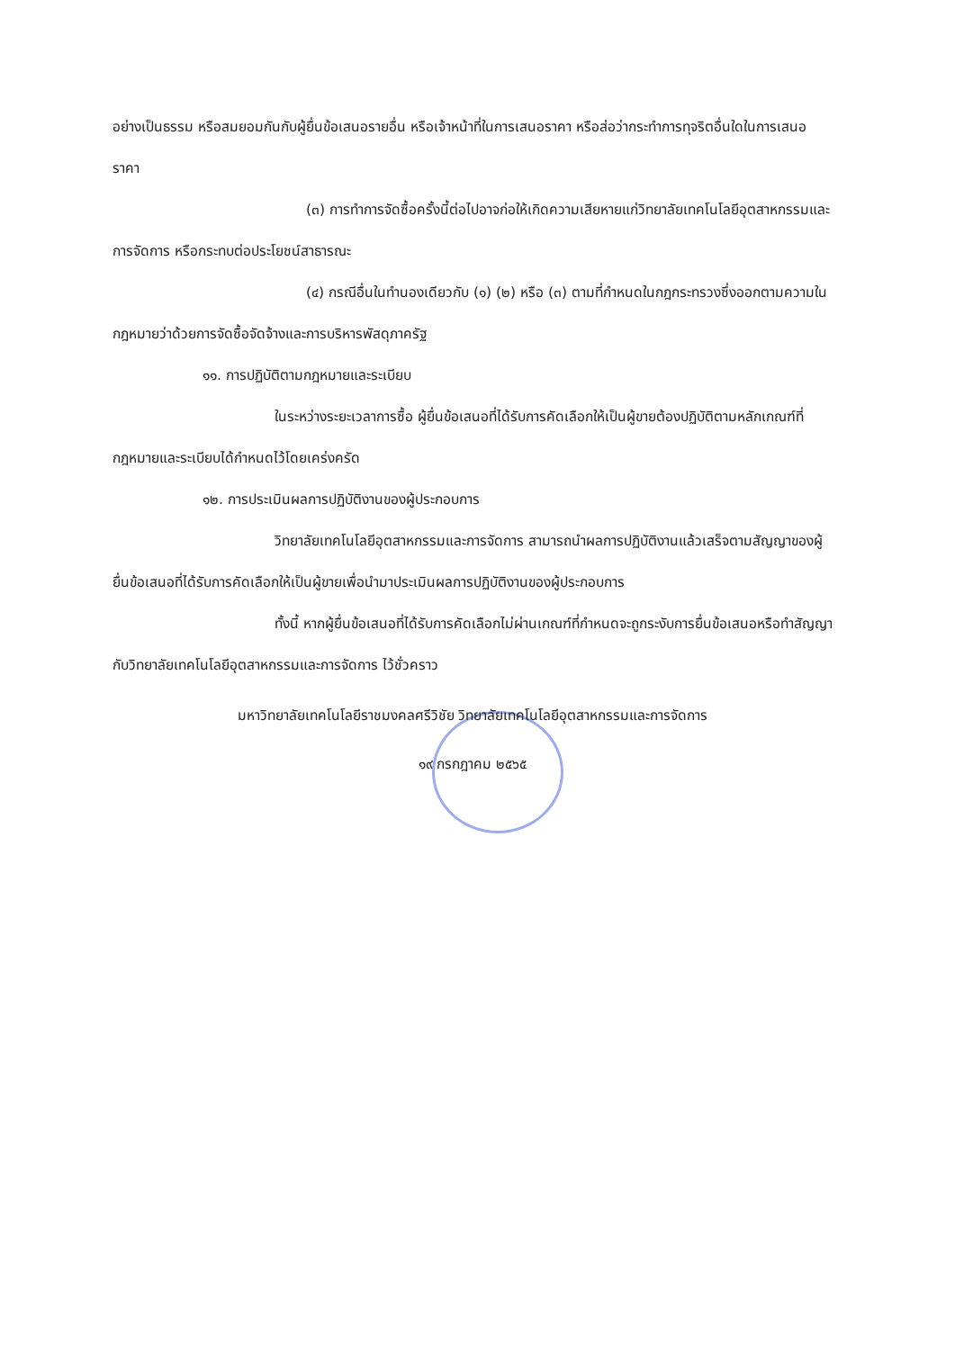อย่างเป็นธรรม หรือสมยอมกันกับผู้ยื่นข้อเสนอรายอื่น หรือเจ้าหน้าที่ในการเสนอราคา หรือส่อว่ากระทำการทุจริตอื่นใดในการเสนอราคา
(๓) การทำการจัดซื้อครั้งนี้ต่อไปอาจก่อให้เกิดความเสียหายแก่วิทยาลัยเทคโนโลยีอุตสาหกรรมและการจัดการ หรือกระทบต่อประโยชน์สาธารณะ
(๔) กรณีอื่นในทำนองเดียวกับ (๑) (๒) หรือ (๓) ตามที่กำหนดในกฎกระทรวงซึ่งออกตามความในกฎหมายว่าด้วยการจัดซื้อจัดจ้างและการบริหารพัสดุภาครัฐ
๑๑. การปฏิบัติตามกฎหมายและระเบียบ
ในระหว่างระยะเวลาการซื้อ ผู้ยื่นข้อเสนอที่ได้รับการคัดเลือกให้เป็นผู้ขายต้องปฏิบัติตามหลักเกณฑ์ที่กฎหมายและระเบียบได้กำหนดไว้โดยเคร่งครัด
๑๒. การประเมินผลการปฏิบัติงานของผู้ประกอบการ
วิทยาลัยเทคโนโลยีอุตสาหกรรมและการจัดการ สามารถนำผลการปฏิบัติงานแล้วเสร็จตามสัญญาของผู้ยื่นข้อเสนอที่ได้รับการคัดเลือกให้เป็นผู้ขายเพื่อนำมาประเมินผลการปฏิบัติงานของผู้ประกอบการ
ทั้งนี้ หากผู้ยื่นข้อเสนอที่ได้รับการคัดเลือกไม่ผ่านเกณฑ์ที่กำหนดจะถูกระงับการยื่นข้อเสนอหรือทำสัญญากับวิทยาลัยเทคโนโลยีอุตสาหกรรมและการจัดการ ไว้ชั่วคราว
มหาวิทยาลัยเทคโนโลยีราชมงคลศรีวิชัย วิทยาลัยเทคโนโลยีอุตสาหกรรมและการจัดการ
๑๙ กรกฎาคม ๒๕๖๕